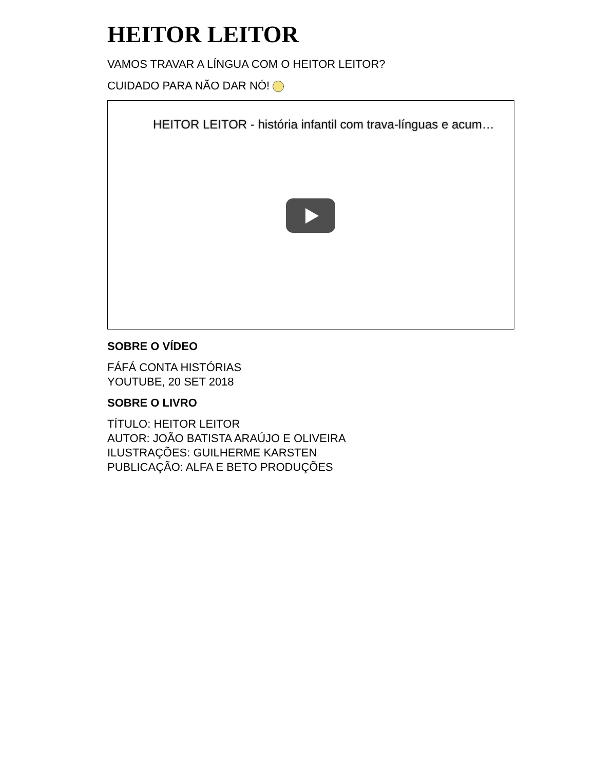HEITOR LEITOR
VAMOS TRAVAR A LÍNGUA COM O HEITOR LEITOR?
CUIDADO PARA NÃO DAR NÓ!
HEITOR LEITOR - história infantil com trava-línguas e acum…
SOBRE O VÍDEO
FÁFÁ CONTA HISTÓRIAS
YOUTUBE, 20 SET 2018
SOBRE O LIVRO
TÍTULO: HEITOR LEITOR
AUTOR: JOÃO BATISTA ARAÚJO E OLIVEIRA
ILUSTRAÇÕES: GUILHERME KARSTEN
PUBLICAÇÃO: ALFA E BETO PRODUÇÕES